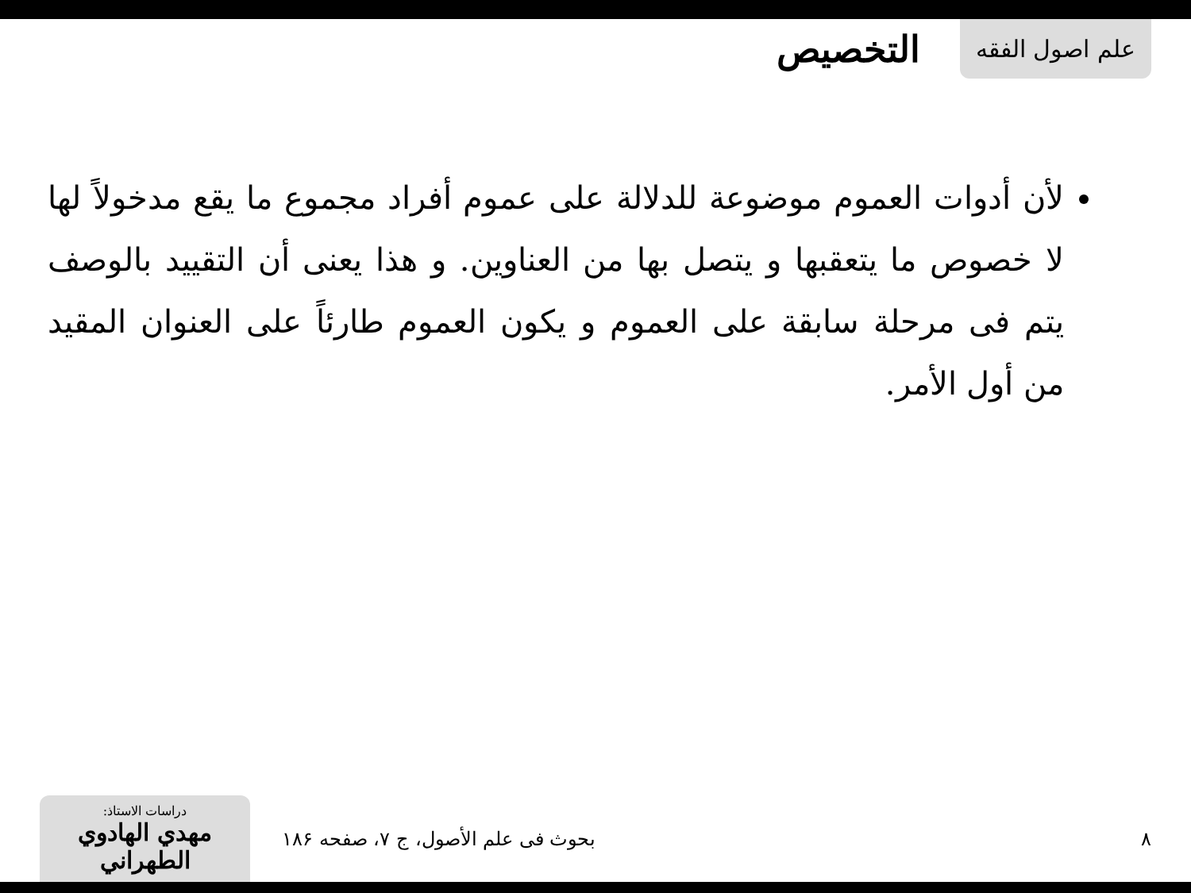علم اصول الفقه
التخصيص
لأن أدوات العموم موضوعة للدلالة على عموم أفراد مجموع ما يقع مدخولاً لها لا خصوص ما يتعقبها و يتصل بها من العناوين. و هذا يعنى أن التقييد بالوصف يتم فى مرحلة سابقة على العموم و يكون العموم طارئاً على العنوان المقيد من أول الأمر.
دراسات الاستاذ:
مهدي الهادوي الطهراني
بحوث فى علم الأصول، ج ۷، صفحه ۱۸۶
۸